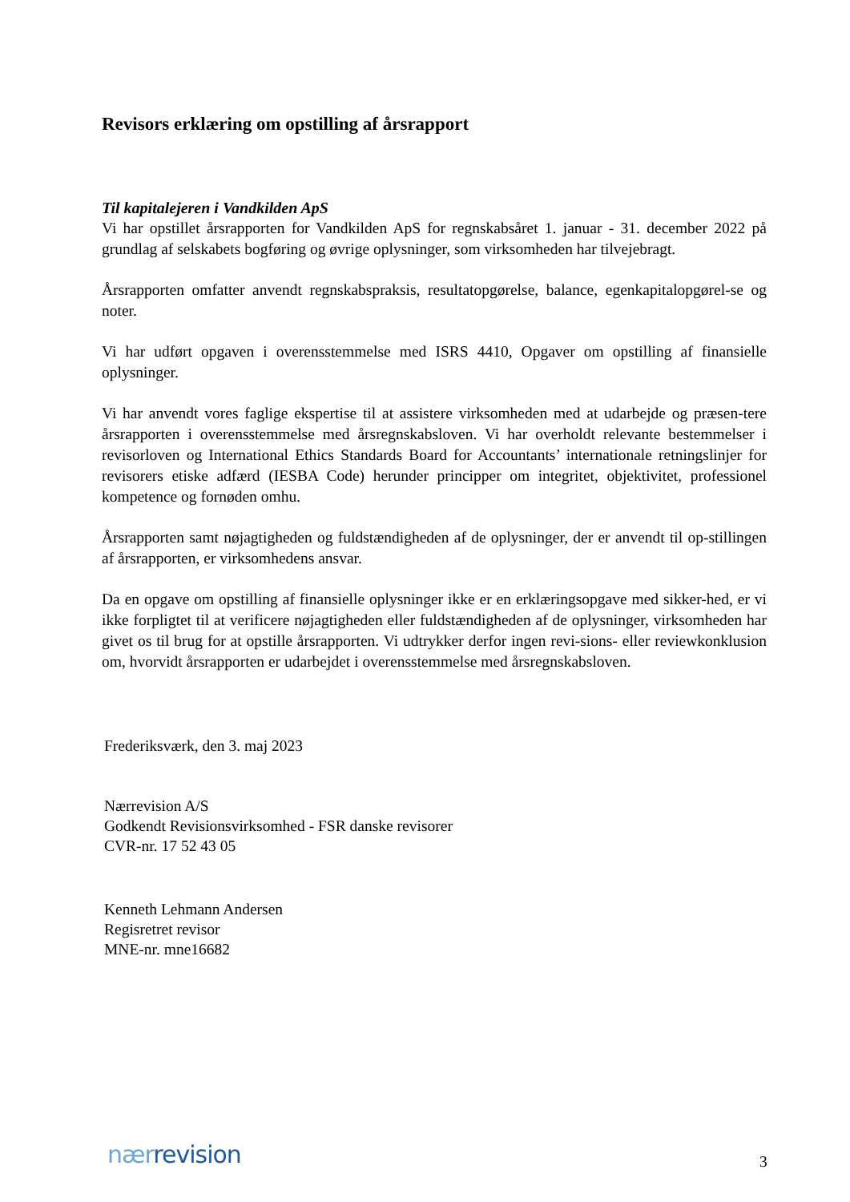Revisors erklæring om opstilling af årsrapport
Til kapitalejeren i Vandkilden ApS
Vi har opstillet årsrapporten for Vandkilden ApS for regnskabsåret 1. januar - 31. december 2022 på grundlag af selskabets bogføring og øvrige oplysninger, som virksomheden har tilvejebragt.
Årsrapporten omfatter anvendt regnskabspraksis, resultatopgørelse, balance, egenkapitalopgørel-se og noter.
Vi har udført opgaven i overensstemmelse med ISRS 4410, Opgaver om opstilling af finansielle oplysninger.
Vi har anvendt vores faglige ekspertise til at assistere virksomheden med at udarbejde og præsen-tere årsrapporten i overensstemmelse med årsregnskabsloven. Vi har overholdt relevante bestemmelser i revisorloven og International Ethics Standards Board for Accountants’ internationale retningslinjer for revisorers etiske adfærd (IESBA Code) herunder principper om integritet, objektivitet, professionel kompetence og fornøden omhu.
Årsrapporten samt nøjagtigheden og fuldstændigheden af de oplysninger, der er anvendt til op-stillingen af årsrapporten, er virksomhedens ansvar.
Da en opgave om opstilling af finansielle oplysninger ikke er en erklæringsopgave med sikker-hed, er vi ikke forpligtet til at verificere nøjagtigheden eller fuldstændigheden af de oplysninger, virksomheden har givet os til brug for at opstille årsrapporten. Vi udtrykker derfor ingen revi-sions- eller reviewkonklusion om, hvorvidt årsrapporten er udarbejdet i overensstemmelse med årsregnskabsloven.
Frederiksværk, den 3. maj 2023
Nærrevision A/S
Godkendt Revisionsvirksomhed - FSR danske revisorer
CVR-nr. 17 52 43 05
Kenneth Lehmann Andersen
Regisretret revisor
MNE-nr. mne16682
nær revision 3